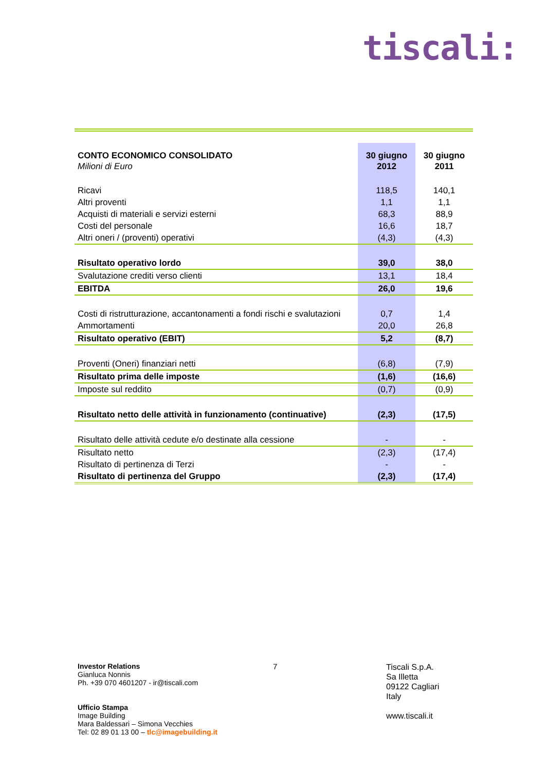tiscali:
| CONTO ECONOMICO CONSOLIDATO Milioni di Euro | 30 giugno 2012 | 30 giugno 2011 |
| --- | --- | --- |
| Ricavi | 118,5 | 140,1 |
| Altri proventi | 1,1 | 1,1 |
| Acquisti di materiali e servizi esterni | 68,3 | 88,9 |
| Costi del personale | 16,6 | 18,7 |
| Altri oneri / (proventi) operativi | (4,3) | (4,3) |
| Risultato operativo lordo | 39,0 | 38,0 |
| Svalutazione crediti verso clienti | 13,1 | 18,4 |
| EBITDA | 26,0 | 19,6 |
| Costi di ristrutturazione, accantonamenti a fondi rischi e svalutazioni | 0,7 | 1,4 |
| Ammortamenti | 20,0 | 26,8 |
| Risultato operativo (EBIT) | 5,2 | (8,7) |
| Proventi (Oneri) finanziari netti | (6,8) | (7,9) |
| Risultato prima delle imposte | (1,6) | (16,6) |
| Imposte sul reddito | (0,7) | (0,9) |
| Risultato netto delle attività in funzionamento (continuative) | (2,3) | (17,5) |
| Risultato delle attività cedute e/o destinate alla cessione | - | - |
| Risultato netto | (2,3) | (17,4) |
| Risultato di pertinenza di Terzi | - | - |
| Risultato di pertinenza del Gruppo | (2,3) | (17,4) |
Investor Relations
Gianluca Nonnis
Ph. +39 070 4601207 - ir@tiscali.com
Ufficio Stampa
Image Building
Mara Baldessari – Simona Vecchies
Tel: 02 89 01 13 00 – tlc@imagebuilding.it
7
Tiscali S.p.A.
Sa Illetta
09122 Cagliari
Italy
www.tiscali.it